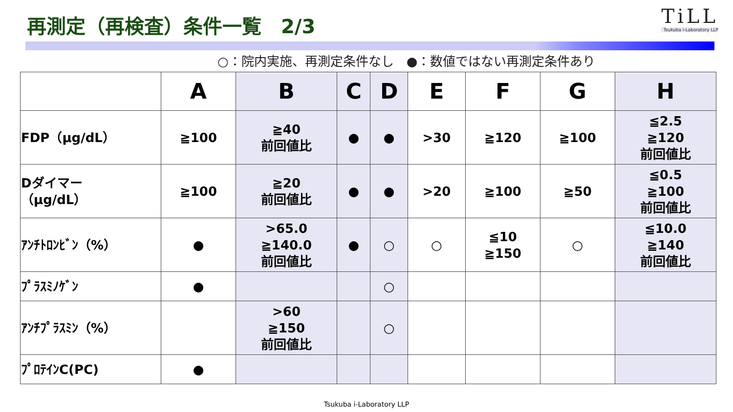再測定（再検査）条件一覧　2/3
TiLL
Tsukuba i-Laboratory LLP
○：院内実施、再測定条件なし　●：数値ではない再測定条件あり
| | A | B | C | D | E | F | G | H |
| --- | --- | --- | --- | --- | --- | --- | --- | --- |
| FDP（μg/dL） | ≧100 | ≧40 前回値比 | ● | ● | >30 | ≧120 | ≧100 | ≦2.5 ≧120 前回値比 |
| Dダイマー （μg/dL） | ≧100 | ≧20 前回値比 | ● | ● | >20 | ≧100 | ≧50 | ≦0.5 ≧100 前回値比 |
| ｱﾝﾁﾄﾛﾝﾋﾞﾝ（%） | ● | >65.0 ≧140.0 前回値比 | ● | ○ | ○ | ≦10 ≧150 | ○ | ≦10.0 ≧140 前回値比 |
| ﾌﾟﾗｽﾐﾉｹﾞﾝ | ● | | | ○ | | | | |
| ｱﾝﾁﾌﾟﾗｽﾐﾝ（%） | | >60 ≧150 前回値比 | | ○ | | | | |
| ﾌﾟﾛﾃｲﾝC(PC) | ● | | | | | | | |
Tsukuba i-Laboratory LLP